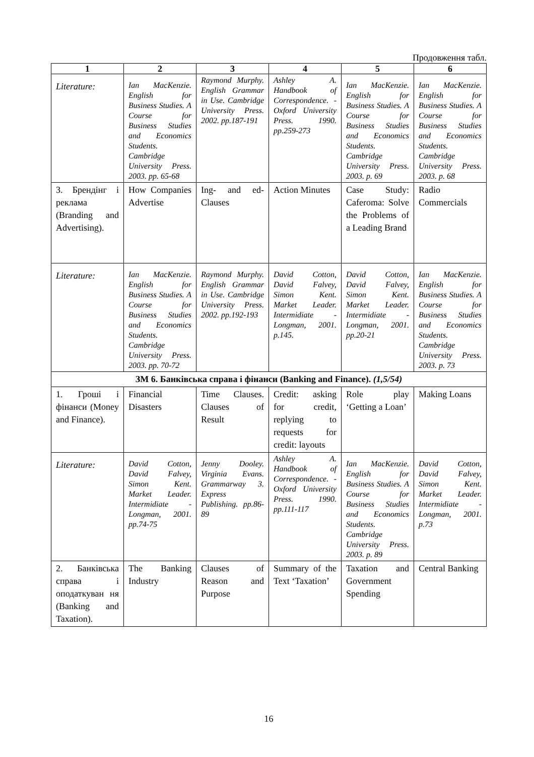Продовження табл.
| 1 | 2 | 3 | 4 | 5 | 6 |
| --- | --- | --- | --- | --- | --- |
| Literature: | Ian MacKenzie. English for Business Studies. A Course for Business Studies and Economics Students. Cambridge University Press. 2003. pp. 65-68 | Raymond Murphy. English Grammar in Use. Cambridge University Press. 2002. pp.187-191 | Ashley A. Handbook of Correspondence. -Oxford University Press. 1990. pp.259-273 | Ian MacKenzie. English for Business Studies. A Course for Business Studies and Economics Students. Cambridge University Press. 2003. p. 69 | Ian MacKenzie. English for Business Studies. A Course for Business Studies and Economics Students. Cambridge University Press. 2003. p. 68 |
| 3. Брендінг і реклама (Branding and Advertising). | How Companies Advertise | Ing- and ed-Clauses | Action Minutes | Case Study: Caferoma: Solve the Problems of a Leading Brand | Radio Commercials |
| Literature: | Ian MacKenzie. English for Business Studies. A Course for Business Studies and Economics Students. Cambridge University Press. 2003. pp. 70-72 | Raymond Murphy. English Grammar in Use. Cambridge University Press. 2002. pp.192-193 | David Cotton, David Falvey, Simon Kent. Market Leader. Intermidiate - Longman, 2001. p.145. | David Cotton, David Falvey, Simon Kent. Market Leader. Intermidiate - Longman, 2001. pp.20-21 | Ian MacKenzie. English for Business Studies. A Course for Business Studies and Economics Students. Cambridge University Press. 2003. p. 73 |
| ЗМ 6. Банківська справа і фінанси (Banking and Finance). (1,5/54) | | | | | |
| 1. Гроші і фінанси (Money and Finance). | Financial Disasters | Time Clauses. Clauses of Result | Credit: asking for credit, replying to requests for credit: layouts | Role play ‘Getting a Loan’ | Making Loans |
| Literature: | David Cotton, David Falvey, Simon Kent. Market Leader. Intermidiate - Longman, 2001. pp.74-75 | Jenny Dooley. Virginia Evans. Grammarway 3. Express Publishing. pp.86-89 | Ashley A. Handbook of Correspondence. -Oxford University Press. 1990. pp.111-117 | Ian MacKenzie. English for Business Studies. A Course for Business Studies and Economics Students. Cambridge University Press. 2003. p. 89 | David Cotton, David Falvey, Simon Kent. Market Leader. Intermidiate - Longman, 2001. p.73 |
| 2. Банківська справа і оподаткуван ня (Banking and Taxation). | The Banking Industry | Clauses of Reason and Purpose | Summary of the Text ‘Taxation’ | Taxation and Government Spending | Central Banking |
16